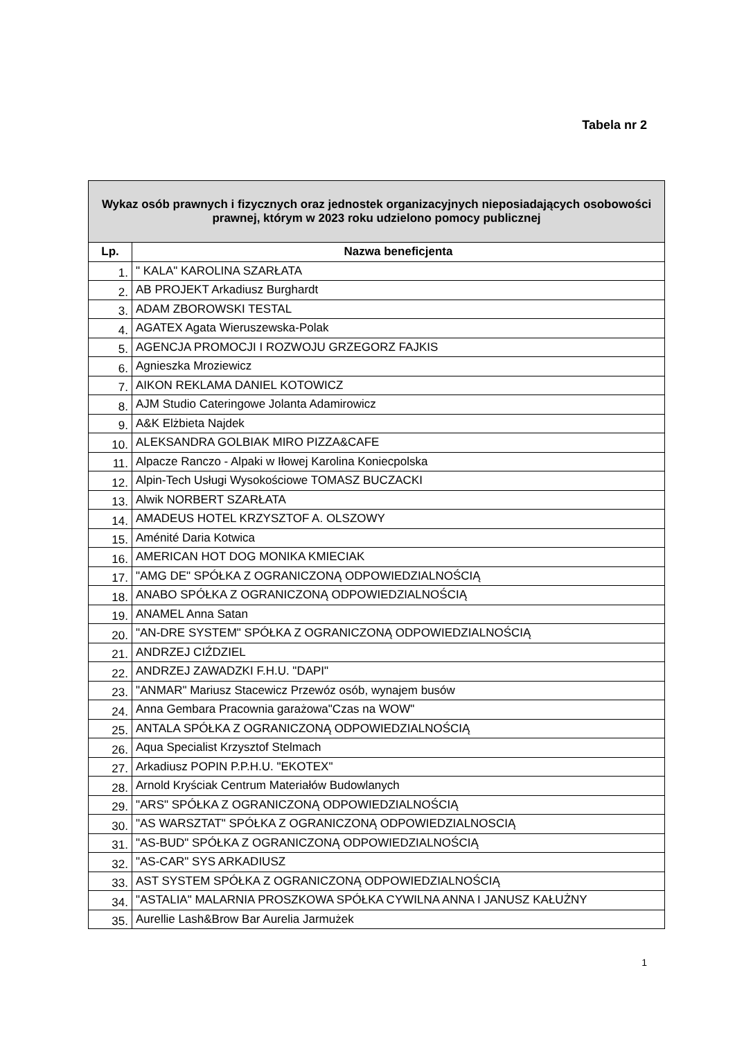Tabela nr 2
| Wykaz osób prawnych i fizycznych oraz jednostek organizacyjnych nieposiadających osobowości prawnej, którym w 2023 roku udzielono pomocy publicznej | |
| --- | --- |
| Lp. | Nazwa beneficjenta |
| 1. | " KALA" KAROLINA SZARŁATA |
| 2. | AB PROJEKT Arkadiusz Burghardt |
| 3. | ADAM ZBOROWSKI TESTAL |
| 4. | AGATEX Agata Wieruszewska-Polak |
| 5. | AGENCJA PROMOCJI I ROZWOJU GRZEGORZ FAJKIS |
| 6. | Agnieszka Mroziewicz |
| 7. | AIKON REKLAMA DANIEL KOTOWICZ |
| 8. | AJM Studio Cateringowe Jolanta Adamirowicz |
| 9. | A&K Elżbieta Najdek |
| 10. | ALEKSANDRA GOLBIAK MIRO PIZZA&CAFE |
| 11. | Alpacze Ranczo - Alpaki w Iłowej Karolina Koniecpolska |
| 12. | Alpin-Tech Usługi Wysokościowe TOMASZ BUCZACKI |
| 13. | Alwik NORBERT SZARŁATA |
| 14. | AMADEUS HOTEL KRZYSZTOF A. OLSZOWY |
| 15. | Aménité Daria Kotwica |
| 16. | AMERICAN HOT DOG MONIKA KMIECIAK |
| 17. | "AMG DE" SPÓŁKA Z OGRANICZONĄ ODPOWIEDZIALNOŚCIĄ |
| 18. | ANABO SPÓŁKA Z OGRANICZONĄ ODPOWIEDZIALNOŚCIĄ |
| 19. | ANAMEL Anna Satan |
| 20. | "AN-DRE SYSTEM" SPÓŁKA Z OGRANICZONĄ ODPOWIEDZIALNOŚCIĄ |
| 21. | ANDRZEJ CIŹDZIEL |
| 22. | ANDRZEJ ZAWADZKI F.H.U. "DAPI" |
| 23. | "ANMAR" Mariusz Stacewicz Przewóz osób, wynajem busów |
| 24. | Anna Gembara Pracownia garażowa"Czas na WOW" |
| 25. | ANTALA SPÓŁKA Z OGRANICZONĄ ODPOWIEDZIALNOŚCIĄ |
| 26. | Aqua Specialist Krzysztof Stelmach |
| 27. | Arkadiusz POPIN P.P.H.U. "EKOTEX" |
| 28. | Arnold Kryściak Centrum Materiałów Budowlanych |
| 29. | "ARS" SPÓŁKA Z OGRANICZONĄ ODPOWIEDZIALNOŚCIĄ |
| 30. | "AS WARSZTAT" SPÓŁKA Z OGRANICZONĄ ODPOWIEDZIALNOSCIĄ |
| 31. | "AS-BUD" SPÓŁKA Z OGRANICZONĄ ODPOWIEDZIALNOŚCIĄ |
| 32. | "AS-CAR" SYS ARKADIUSZ |
| 33. | AST SYSTEM SPÓŁKA Z OGRANICZONĄ ODPOWIEDZIALNOŚCIĄ |
| 34. | "ASTALIA" MALARNIA PROSZKOWA SPÓŁKA CYWILNA ANNA I JANUSZ KAŁUŻNY |
| 35. | Aurellie Lash&Brow Bar Aurelia Jarmużek |
1